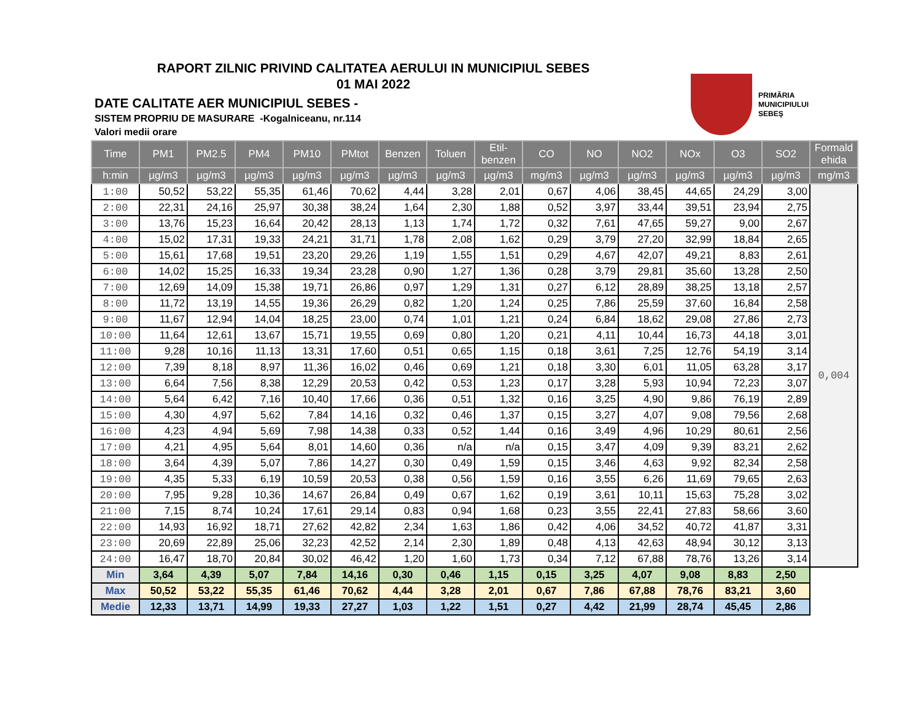RAPORT ZILNIC PRIVIND CALITATEA AERULUI IN MUNICIPIUL SEBES
01 MAI 2022
DATE CALITATE AER MUNICIPIUL SEBES -
SISTEM PROPRIU DE MASURARE -Kogalniceanu, nr.114
Valori medii orare
PRIMĂRIA
MUNICIPIULUI
SEBEŞ
| Time | PM1 | PM2.5 | PM4 | PM10 | PMtot | Benzen | Toluen | Etil- benzen | CO | NO | NO2 | NOx | O3 | SO2 | Formald ehida |
| --- | --- | --- | --- | --- | --- | --- | --- | --- | --- | --- | --- | --- | --- | --- | --- |
| h:min | µg/m3 | µg/m3 | µg/m3 | µg/m3 | µg/m3 | µg/m3 | µg/m3 | µg/m3 | mg/m3 | µg/m3 | µg/m3 | µg/m3 | µg/m3 | µg/m3 | mg/m3 |
| 1:00 | 50,52 | 53,22 | 55,35 | 61,46 | 70,62 | 4,44 | 3,28 | 2,01 | 0,67 | 4,06 | 38,45 | 44,65 | 24,29 | 3,00 | 0,004 |
| 2:00 | 22,31 | 24,16 | 25,97 | 30,38 | 38,24 | 1,64 | 2,30 | 1,88 | 0,52 | 3,97 | 33,44 | 39,51 | 23,94 | 2,75 | |
| 3:00 | 13,76 | 15,23 | 16,64 | 20,42 | 28,13 | 1,13 | 1,74 | 1,72 | 0,32 | 7,61 | 47,65 | 59,27 | 9,00 | 2,67 | |
| 4:00 | 15,02 | 17,31 | 19,33 | 24,21 | 31,71 | 1,78 | 2,08 | 1,62 | 0,29 | 3,79 | 27,20 | 32,99 | 18,84 | 2,65 | |
| 5:00 | 15,61 | 17,68 | 19,51 | 23,20 | 29,26 | 1,19 | 1,55 | 1,51 | 0,29 | 4,67 | 42,07 | 49,21 | 8,83 | 2,61 | |
| 6:00 | 14,02 | 15,25 | 16,33 | 19,34 | 23,28 | 0,90 | 1,27 | 1,36 | 0,28 | 3,79 | 29,81 | 35,60 | 13,28 | 2,50 | |
| 7:00 | 12,69 | 14,09 | 15,38 | 19,71 | 26,86 | 0,97 | 1,29 | 1,31 | 0,27 | 6,12 | 28,89 | 38,25 | 13,18 | 2,57 | |
| 8:00 | 11,72 | 13,19 | 14,55 | 19,36 | 26,29 | 0,82 | 1,20 | 1,24 | 0,25 | 7,86 | 25,59 | 37,60 | 16,84 | 2,58 | |
| 9:00 | 11,67 | 12,94 | 14,04 | 18,25 | 23,00 | 0,74 | 1,01 | 1,21 | 0,24 | 6,84 | 18,62 | 29,08 | 27,86 | 2,73 | |
| 10:00 | 11,64 | 12,61 | 13,67 | 15,71 | 19,55 | 0,69 | 0,80 | 1,20 | 0,21 | 4,11 | 10,44 | 16,73 | 44,18 | 3,01 | |
| 11:00 | 9,28 | 10,16 | 11,13 | 13,31 | 17,60 | 0,51 | 0,65 | 1,15 | 0,18 | 3,61 | 7,25 | 12,76 | 54,19 | 3,14 | |
| 12:00 | 7,39 | 8,18 | 8,97 | 11,36 | 16,02 | 0,46 | 0,69 | 1,21 | 0,18 | 3,30 | 6,01 | 11,05 | 63,28 | 3,17 | |
| 13:00 | 6,64 | 7,56 | 8,38 | 12,29 | 20,53 | 0,42 | 0,53 | 1,23 | 0,17 | 3,28 | 5,93 | 10,94 | 72,23 | 3,07 | |
| 14:00 | 5,64 | 6,42 | 7,16 | 10,40 | 17,66 | 0,36 | 0,51 | 1,32 | 0,16 | 3,25 | 4,90 | 9,86 | 76,19 | 2,89 | |
| 15:00 | 4,30 | 4,97 | 5,62 | 7,84 | 14,16 | 0,32 | 0,46 | 1,37 | 0,15 | 3,27 | 4,07 | 9,08 | 79,56 | 2,68 | |
| 16:00 | 4,23 | 4,94 | 5,69 | 7,98 | 14,38 | 0,33 | 0,52 | 1,44 | 0,16 | 3,49 | 4,96 | 10,29 | 80,61 | 2,56 | |
| 17:00 | 4,21 | 4,95 | 5,64 | 8,01 | 14,60 | 0,36 | n/a | n/a | 0,15 | 3,47 | 4,09 | 9,39 | 83,21 | 2,62 | |
| 18:00 | 3,64 | 4,39 | 5,07 | 7,86 | 14,27 | 0,30 | 0,49 | 1,59 | 0,15 | 3,46 | 4,63 | 9,92 | 82,34 | 2,58 | |
| 19:00 | 4,35 | 5,33 | 6,19 | 10,59 | 20,53 | 0,38 | 0,56 | 1,59 | 0,16 | 3,55 | 6,26 | 11,69 | 79,65 | 2,63 | |
| 20:00 | 7,95 | 9,28 | 10,36 | 14,67 | 26,84 | 0,49 | 0,67 | 1,62 | 0,19 | 3,61 | 10,11 | 15,63 | 75,28 | 3,02 | |
| 21:00 | 7,15 | 8,74 | 10,24 | 17,61 | 29,14 | 0,83 | 0,94 | 1,68 | 0,23 | 3,55 | 22,41 | 27,83 | 58,66 | 3,60 | |
| 22:00 | 14,93 | 16,92 | 18,71 | 27,62 | 42,82 | 2,34 | 1,63 | 1,86 | 0,42 | 4,06 | 34,52 | 40,72 | 41,87 | 3,31 | |
| 23:00 | 20,69 | 22,89 | 25,06 | 32,23 | 42,52 | 2,14 | 2,30 | 1,89 | 0,48 | 4,13 | 42,63 | 48,94 | 30,12 | 3,13 | |
| 24:00 | 16,47 | 18,70 | 20,84 | 30,02 | 46,42 | 1,20 | 1,60 | 1,73 | 0,34 | 7,12 | 67,88 | 78,76 | 13,26 | 3,14 | |
| Min | 3,64 | 4,39 | 5,07 | 7,84 | 14,16 | 0,30 | 0,46 | 1,15 | 0,15 | 3,25 | 4,07 | 9,08 | 8,83 | 2,50 | |
| Max | 50,52 | 53,22 | 55,35 | 61,46 | 70,62 | 4,44 | 3,28 | 2,01 | 0,67 | 7,86 | 67,88 | 78,76 | 83,21 | 3,60 | |
| Medie | 12,33 | 13,71 | 14,99 | 19,33 | 27,27 | 1,03 | 1,22 | 1,51 | 0,27 | 4,42 | 21,99 | 28,74 | 45,45 | 2,86 | |